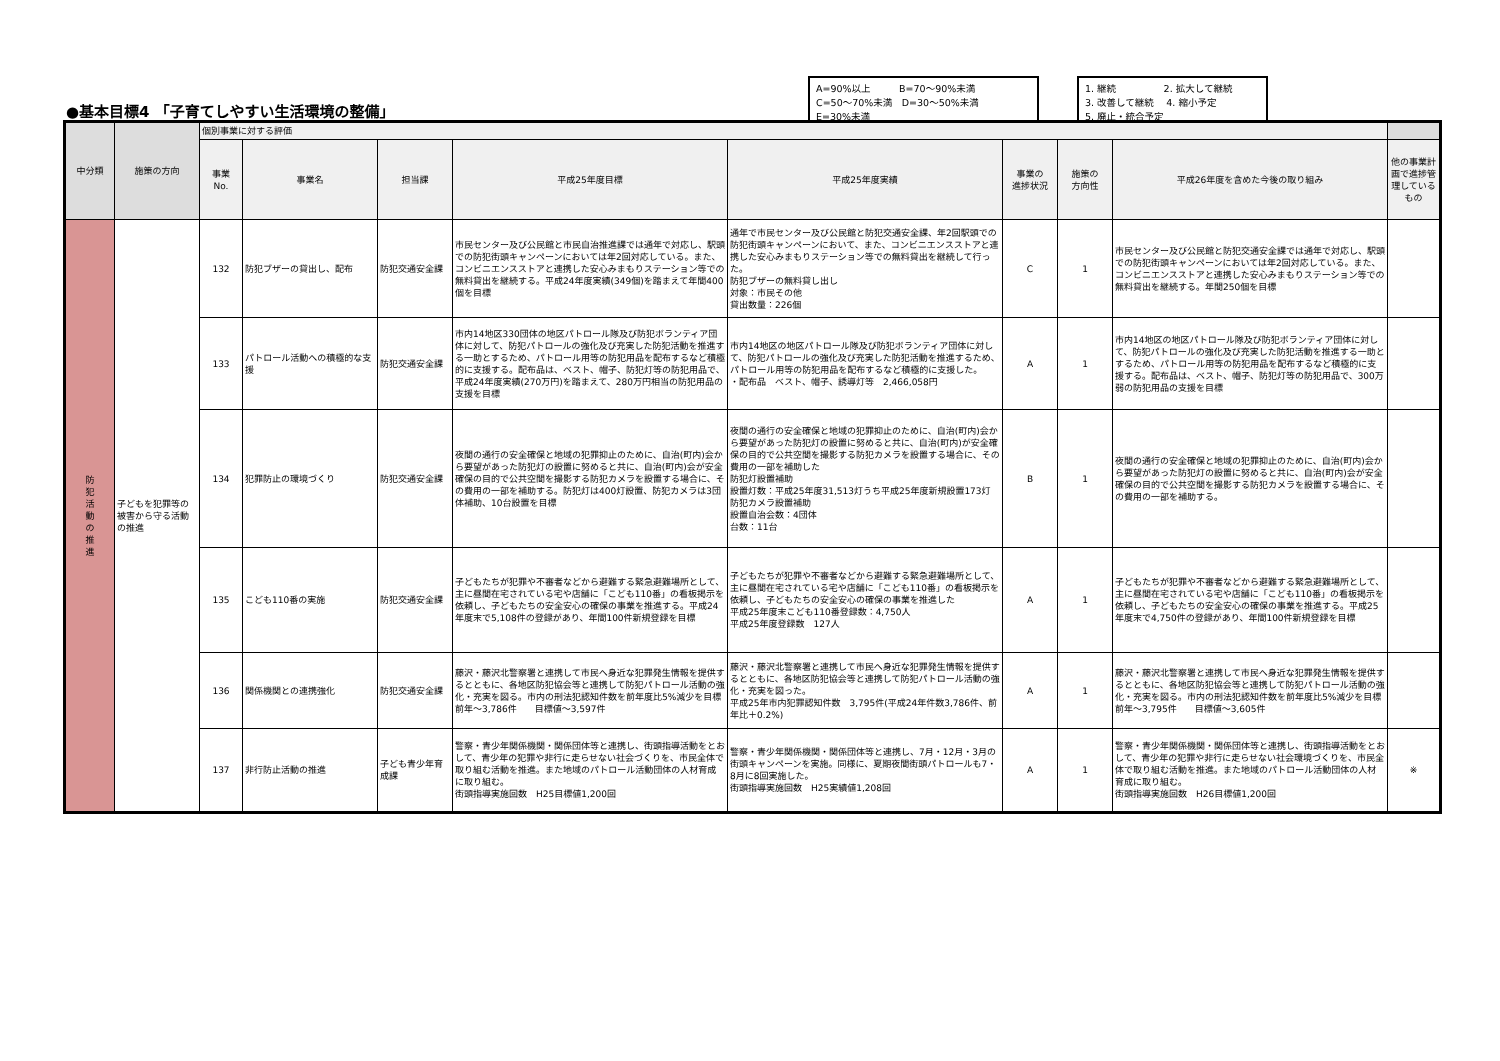A=90%以上　　　B=70～90%未満
C=50～70%未満　D=30～50%未満
E=30%未満
1. 継続　　　　　2. 拡大して継続
3. 改善して継続　 4. 縮小予定
5. 廃止・統合予定
●基本目標4 「子育てしやすい生活環境の整備」
| 中分類 | 施策の方向 | 個別事業に対する評価 | | | | | | | | |
| --- | --- | --- | --- | --- | --- | --- | --- | --- | --- | --- |
| | | 事業 No. | 事業名 | 担当課 | 平成25年度目標 | 平成25年度実績 | 事業の 進捗状況 | 施策の 方向性 | 平成26年度を含めた今後の取り組み | 他の事業計画で進捗管理しているもの |
| 防 犯 活 動 の 推 進 | 子どもを犯罪等の被害から守る活動の推進 | 132 | 防犯ブザーの貸出し、配布 | 防犯交通安全課 | 市民センター及び公民館と市民自治推進課では通年で対応し、駅頭での防犯街頭キャンペーンにおいては年2回対応している。また、コンビニエンスストアと連携した安心みまもりステーション等での無料貸出を継続する。平成24年度実績(349個)を踏まえて年間400個を目標 | 通年で市民センター及び公民館と防犯交通安全課、年2回駅頭での防犯街頭キャンペーンにおいて、また、コンビニエンスストアと連携した安心みまもりステーション等での無料貸出を継続して行った。 防犯ブザーの無料貸し出し 対象：市民その他 貸出数量：226個 | C | 1 | 市民センター及び公民館と防犯交通安全課では通年で対応し、駅頭での防犯街頭キャンペーンにおいては年2回対応している。また、コンビニエンスストアと連携した安心みまもりステーション等での無料貸出を継続する。年間250個を目標 | |
| | | 133 | パトロール活動への積極的な支援 | 防犯交通安全課 | 市内14地区330団体の地区パトロール隊及び防犯ボランティア団体に対して、防犯パトロールの強化及び充実した防犯活動を推進する一助とするため、パトロール用等の防犯用品を配布するなど積極的に支援する。配布品は、ベスト、帽子、防犯灯等の防犯用品で、平成24年度実績(270万円)を踏まえて、280万円相当の防犯用品の支援を目標 | 市内14地区の地区パトロール隊及び防犯ボランティア団体に対して、防犯パトロールの強化及び充実した防犯活動を推進するため、パトロール用等の防犯用品を配布するなど積極的に支援した。 ・配布品 ベスト、帽子、誘導灯等 2,466,058円 | A | 1 | 市内14地区の地区パトロール隊及び防犯ボランティア団体に対して、防犯パトロールの強化及び充実した防犯活動を推進する一助とするため、パトロール用等の防犯用品を配布するなど積極的に支援する。配布品は、ベスト、帽子、防犯灯等の防犯用品で、300万弱の防犯用品の支援を目標 | |
| | | 134 | 犯罪防止の環境づくり | 防犯交通安全課 | 夜間の通行の安全確保と地域の犯罪抑止のために、自治(町内)会から要望があった防犯灯の設置に努めると共に、自治(町内)会が安全確保の目的で公共空間を撮影する防犯カメラを設置する場合に、その費用の一部を補助する。防犯灯は400灯設置、防犯カメラは3団体補助、10台設置を目標 | 夜間の通行の安全確保と地域の犯罪抑止のために、自治(町内)会から要望があった防犯灯の設置に努めると共に、自治(町内)が安全確保の目的で公共空間を撮影する防犯カメラを設置する場合に、その費用の一部を補助した 防犯灯設置補助 設置灯数：平成25年度31,513灯うち平成25年度新規設置173灯 防犯カメラ設置補助 設置自治会数：4団体 台数：11台 | B | 1 | 夜間の通行の安全確保と地域の犯罪抑止のために、自治(町内)会から要望があった防犯灯の設置に努めると共に、自治(町内)会が安全確保の目的で公共空間を撮影する防犯カメラを設置する場合に、その費用の一部を補助する。 | |
| | | 135 | こども110番の実施 | 防犯交通安全課 | 子どもたちが犯罪や不審者などから避難する緊急避難場所として、主に昼間在宅されている宅や店舗に「こども110番」の看板掲示を依頼し、子どもたちの安全安心の確保の事業を推進する。平成24年度末で5,108件の登録があり、年間100件新規登録を目標 | 子どもたちが犯罪や不審者などから避難する緊急避難場所として、主に昼間在宅されている宅や店舗に「こども110番」の看板掲示を依頼し、子どもたちの安全安心の確保の事業を推進した 平成25年度末こども110番登録数：4,750人 平成25年度登録数 127人 | A | 1 | 子どもたちが犯罪や不審者などから避難する緊急避難場所として、主に昼間在宅されている宅や店舗に「こども110番」の看板掲示を依頼し、子どもたちの安全安心の確保の事業を推進する。平成25年度末で4,750件の登録があり、年間100件新規登録を目標 | |
| | | 136 | 関係機関との連携強化 | 防犯交通安全課 | 藤沢・藤沢北警察署と連携して市民へ身近な犯罪発生情報を提供するとともに、各地区防犯協会等と連携して防犯パトロール活動の強化・充実を図る。市内の刑法犯認知件数を前年度比5%減少を目標 前年～3,786件 目標値～3,597件 | 藤沢・藤沢北警察署と連携して市民へ身近な犯罪発生情報を提供するとともに、各地区防犯協会等と連携して防犯パトロール活動の強化・充実を図った。 平成25年市内犯罪認知件数 3,795件(平成24年件数3,786件、前年比＋0.2%) | A | 1 | 藤沢・藤沢北警察署と連携して市民へ身近な犯罪発生情報を提供するとともに、各地区防犯協会等と連携して防犯パトロール活動の強化・充実を図る。市内の刑法犯認知件数を前年度比5%減少を目標 前年～3,795件 目標値～3,605件 | |
| | | 137 | 非行防止活動の推進 | 子ども青少年育成課 | 警察・青少年関係機関・関係団体等と連携し、街頭指導活動をとおして、青少年の犯罪や非行に走らせない社会づくりを、市民全体で取り組む活動を推進。また地域のパトロール活動団体の人材育成に取り組む。 街頭指導実施回数 H25目標値1,200回 | 警察・青少年関係機関・関係団体等と連携し、7月・12月・3月の街頭キャンペーンを実施。同様に、夏期夜間街頭パトロールも7・8月に8回実施した。 街頭指導実施回数 H25実績値1,208回 | A | 1 | 警察・青少年関係機関・関係団体等と連携し、街頭指導活動をとおして、青少年の犯罪や非行に走らせない社会環境づくりを、市民全体で取り組む活動を推進。また地域のパトロール活動団体の人材育成に取り組む。 街頭指導実施回数 H26目標値1,200回 | ※ |